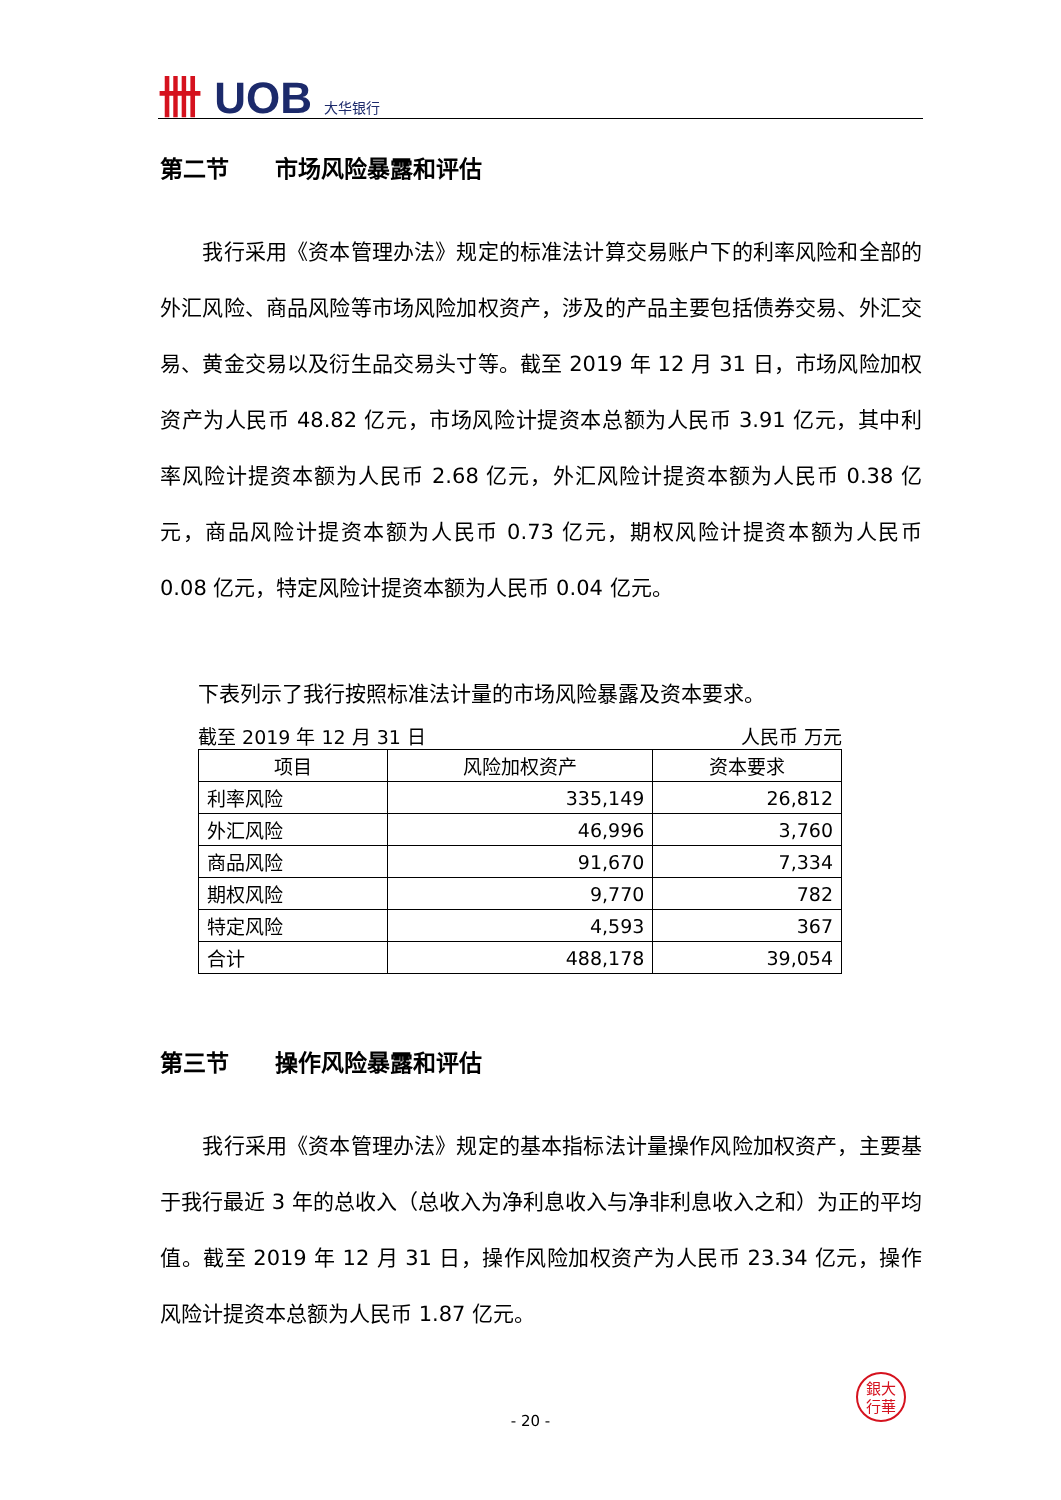卌 UOB 大华银行
第二节　　市场风险暴露和评估
　　我行采用《资本管理办法》规定的标准法计算交易账户下的利率风险和全部的外汇风险、商品风险等市场风险加权资产，涉及的产品主要包括债券交易、外汇交易、黄金交易以及衍生品交易头寸等。截至 2019 年 12 月 31 日，市场风险加权资产为人民币 48.82 亿元，市场风险计提资本总额为人民币 3.91 亿元，其中利率风险计提资本额为人民币 2.68 亿元，外汇风险计提资本额为人民币 0.38 亿元，商品风险计提资本额为人民币 0.73 亿元，期权风险计提资本额为人民币 0.08 亿元，特定风险计提资本额为人民币 0.04 亿元。
下表列示了我行按照标准法计量的市场风险暴露及资本要求。
截至 2019 年 12 月 31 日 人民币 万元
| 项目 | 风险加权资产 | 资本要求 |
| --- | --- | --- |
| 利率风险 | 335,149 | 26,812 |
| 外汇风险 | 46,996 | 3,760 |
| 商品风险 | 91,670 | 7,334 |
| 期权风险 | 9,770 | 782 |
| 特定风险 | 4,593 | 367 |
| 合计 | 488,178 | 39,054 |
第三节　　操作风险暴露和评估
　　我行采用《资本管理办法》规定的基本指标法计量操作风险加权资产，主要基于我行最近 3 年的总收入（总收入为净利息收入与净非利息收入之和）为正的平均值。截至 2019 年 12 月 31 日，操作风险加权资产为人民币 23.34 亿元，操作风险计提资本总额为人民币 1.87 亿元。
銀大
行華
- 20 -